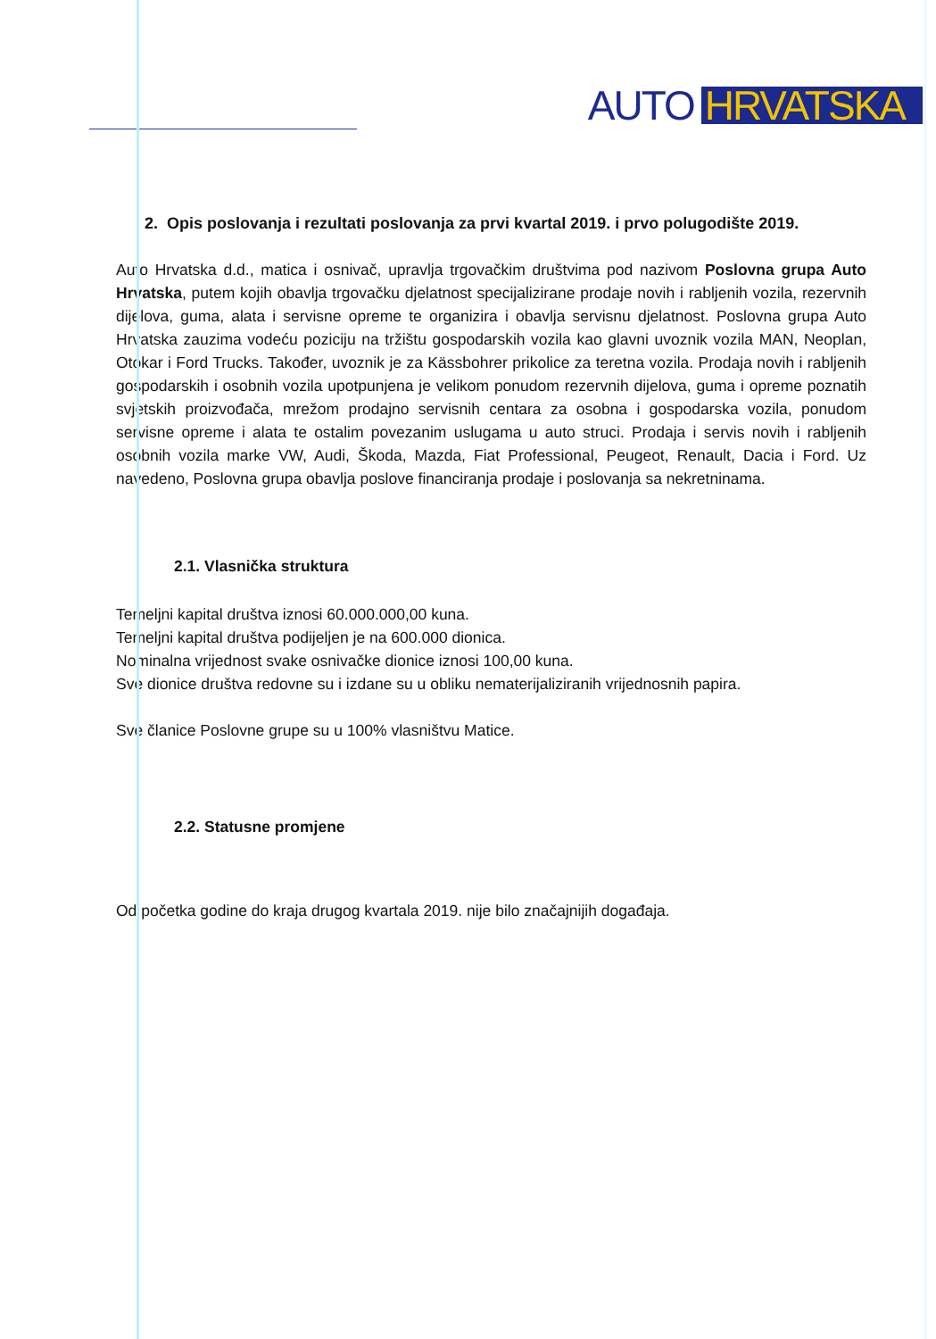AUTO HRVATSKA
2. Opis poslovanja i rezultati poslovanja za prvi kvartal 2019. i prvo polugodište 2019.
Auto Hrvatska d.d., matica i osnivač, upravlja trgovačkim društvima pod nazivom Poslovna grupa Auto Hrvatska, putem kojih obavlja trgovačku djelatnost specijalizirane prodaje novih i rabljenih vozila, rezervnih dijelova, guma, alata i servisne opreme te organizira i obavlja servisnu djelatnost. Poslovna grupa Auto Hrvatska zauzima vodeću poziciju na tržištu gospodarskih vozila kao glavni uvoznik vozila MAN, Neoplan, Otokar i Ford Trucks. Također, uvoznik je za Kässbohrer prikolice za teretna vozila. Prodaja novih i rabljenih gospodarskih i osobnih vozila upotpunjena je velikom ponudom rezervnih dijelova, guma i opreme poznatih svjetskih proizvođača, mrežom prodajno servisnih centara za osobna i gospodarska vozila, ponudom servisne opreme i alata te ostalim povezanim uslugama u auto struci. Prodaja i servis novih i rabljenih osobnih vozila marke VW, Audi, Škoda, Mazda, Fiat Professional, Peugeot, Renault, Dacia i Ford. Uz navedeno, Poslovna grupa obavlja poslove financiranja prodaje i poslovanja sa nekretninama.
2.1. Vlasnička struktura
Temeljni kapital društva iznosi 60.000.000,00 kuna.
Temeljni kapital društva podijeljen je na 600.000 dionica.
Nominalna vrijednost svake osnivačke dionice iznosi 100,00 kuna.
Sve dionice društva redovne su i izdane su u obliku nematerijaliziranih vrijednosnih papira.
Sve članice Poslovne grupe su u 100% vlasništvu Matice.
2.2. Statusne promjene
Od početka godine do kraja drugog kvartala 2019. nije bilo značajnijih događaja.